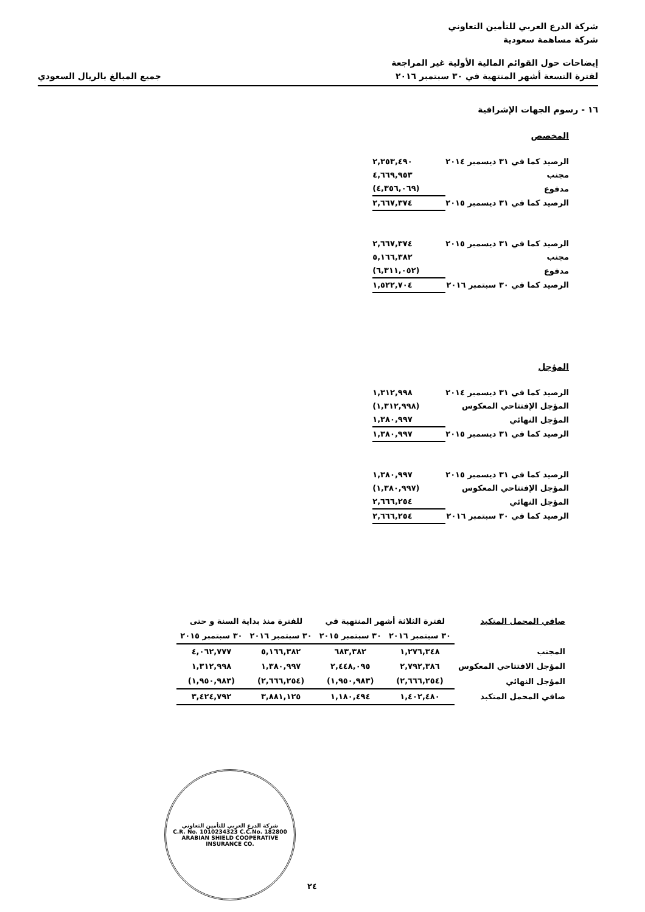شركة الدرع العربي للتأمين التعاوني
شركة مساهمة سعودية
إيضاحات حول القوائم المالية الأولية غير المراجعة
لفترة التسعة أشهر المنتهية في ٣٠ سبتمبر ٢٠١٦
جميع المبالغ بالريال السعودي
١٦ - رسوم الجهات الإشرافية
المخصص
| الرصيد كما في ٣١ ديسمبر ٢٠١٤ | ٢,٣٥٣,٤٩٠ |
| مجنب | ٤,٦٦٩,٩٥٣ |
| مدفوع | (٤,٣٥٦,٠٦٩) |
| الرصيد كما في ٣١ ديسمبر ٢٠١٥ | ٢,٦٦٧,٣٧٤ |
| الرصيد كما في ٣١ ديسمبر ٢٠١٥ | ٢,٦٦٧,٣٧٤ |
| مجنب | ٥,١٦٦,٣٨٢ |
| مدفوع | (٦,٣١١,٠٥٢) |
| الرصيد كما في ٣٠ سبتمبر ٢٠١٦ | ١,٥٢٢,٧٠٤ |
المؤجل
| الرصيد كما في ٣١ ديسمبر ٢٠١٤ | ١,٣١٢,٩٩٨ |
| المؤجل الإفتتاحي المعكوس | (١,٣١٢,٩٩٨) |
| المؤجل النهائي | ١,٣٨٠,٩٩٧ |
| الرصيد كما في ٣١ ديسمبر ٢٠١٥ | ١,٣٨٠,٩٩٧ |
| الرصيد كما في ٣١ ديسمبر ٢٠١٥ | ١,٣٨٠,٩٩٧ |
| المؤجل الإفتتاحي المعكوس | (١,٣٨٠,٩٩٧) |
| المؤجل النهائي | ٢,٦٦٦,٢٥٤ |
| الرصيد كما في ٣٠ سبتمبر ٢٠١٦ | ٢,٦٦٦,٢٥٤ |
| صافي المحمل المتكبد | لفترة الثلاثة أشهر المنتهية في | | للفترة منذ بداية السنة و حتى | |
| | ٣٠ سبتمبر ٢٠١٦ | ٣٠ سبتمبر ٢٠١٥ | ٣٠ سبتمبر ٢٠١٦ | ٣٠ سبتمبر ٢٠١٥ |
| المجنب | ١,٢٧٦,٣٤٨ | ٦٨٣,٣٨٢ | ٥,١٦٦,٣٨٢ | ٤,٠٦٢,٧٧٧ |
| المؤجل الافتتاحي المعكوس | ٢,٧٩٢,٣٨٦ | ٢,٤٤٨,٠٩٥ | ١,٣٨٠,٩٩٧ | ١,٣١٢,٩٩٨ |
| المؤجل النهائي | (٢,٦٦٦,٢٥٤) | (١,٩٥٠,٩٨٣) | (٢,٦٦٦,٢٥٤) | (١,٩٥٠,٩٨٣) |
| صافي المحمل المتكبد | ١,٤٠٢,٤٨٠ | ١,١٨٠,٤٩٤ | ٣,٨٨١,١٢٥ | ٣,٤٢٤,٧٩٢ |
شركة الدرع العربي للتأمين التعاوني
C.R. No. 1010234323 C.C.No. 182800
ARABIAN SHIELD COOPERATIVE INSURANCE CO.
٢٤